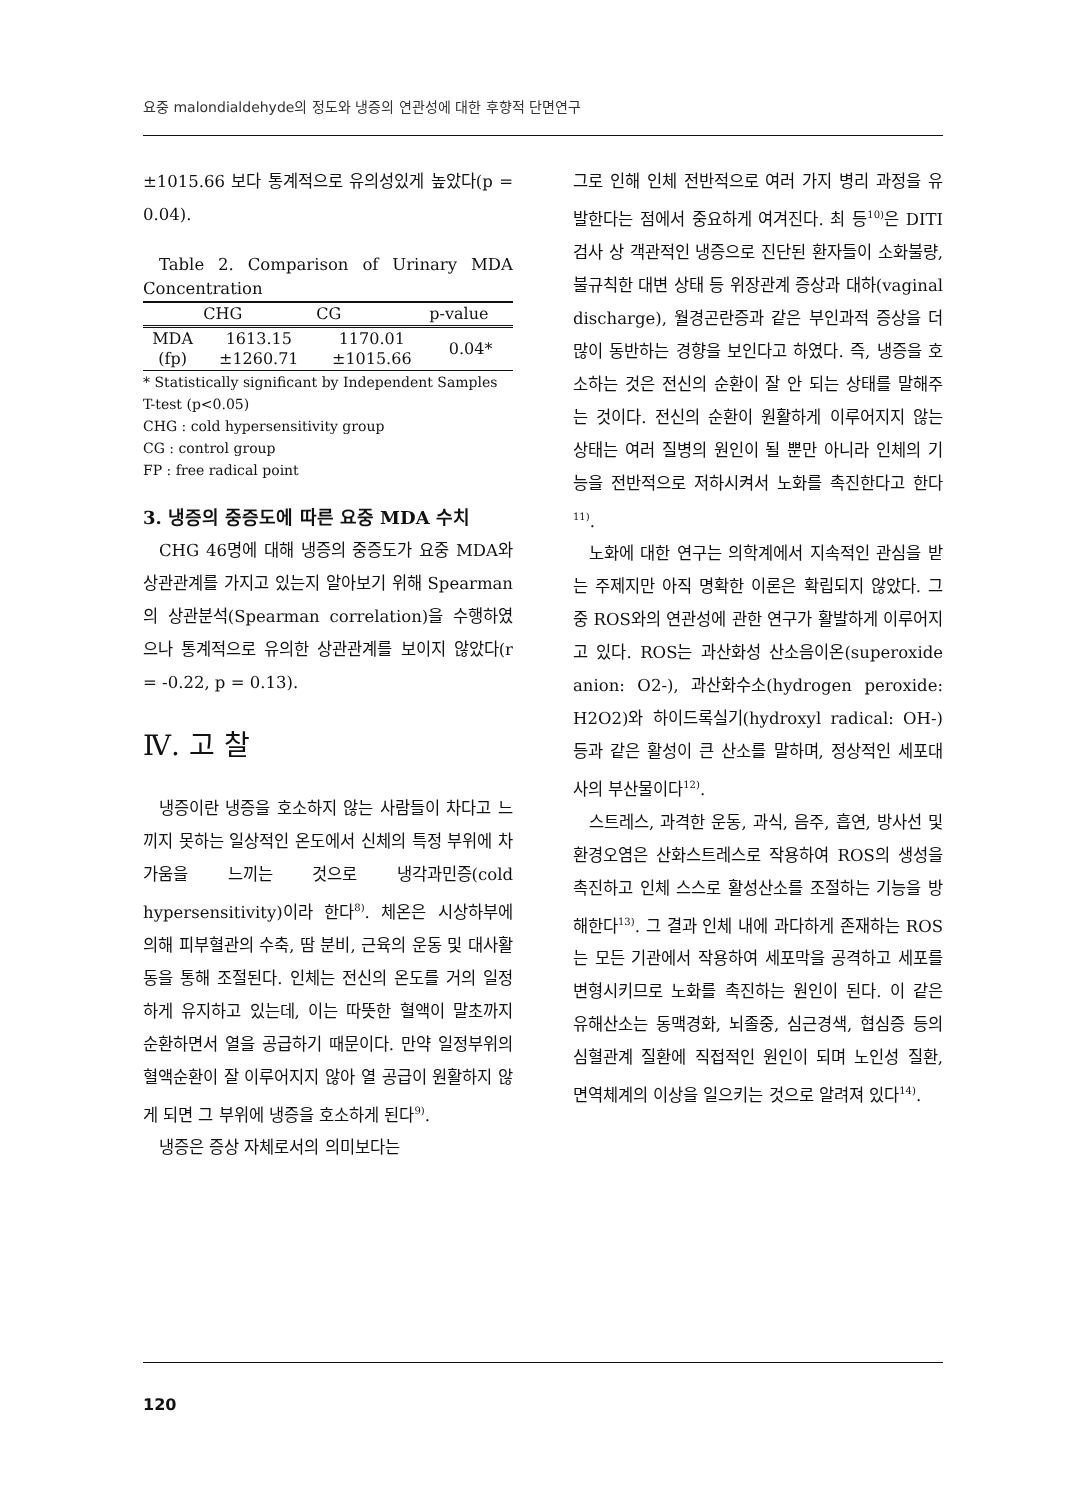요중 malondialdehyde의 정도와 냉증의 연관성에 대한 후향적 단면연구
±1015.66 보다 통계적으로 유의성있게 높았다(p = 0.04).
Table 2. Comparison of Urinary MDA Concentration
| | CHG | CG | p-value |
| --- | --- | --- | --- |
| MDA (fp) | 1613.15 ±1260.71 | 1170.01 ±1015.66 | 0.04* |
* Statistically significant by Independent Samples T-test (p<0.05)
CHG : cold hypersensitivity group
CG : control group
FP : free radical point
3. 냉증의 중증도에 따른 요중 MDA 수치
CHG 46명에 대해 냉증의 중증도가 요중 MDA와 상관관계를 가지고 있는지 알아보기 위해 Spearman의 상관분석(Spearman correlation)을 수행하였으나 통계적으로 유의한 상관관계를 보이지 않았다(r = -0.22, p = 0.13).
Ⅳ. 고 찰
냉증이란 냉증을 호소하지 않는 사람들이 차다고 느끼지 못하는 일상적인 온도에서 신체의 특정 부위에 차가움을 느끼는 것으로 냉각과민증(cold hypersensitivity)이라 한다<sup>8)</sup>. 체온은 시상하부에 의해 피부혈관의 수축, 땀 분비, 근육의 운동 및 대사활동을 통해 조절된다. 인체는 전신의 온도를 거의 일정하게 유지하고 있는데, 이는 따뜻한 혈액이 말초까지 순환하면서 열을 공급하기 때문이다. 만약 일정부위의 혈액순환이 잘 이루어지지 않아 열 공급이 원활하지 않게 되면 그 부위에 냉증을 호소하게 된다<sup>9)</sup>.
냉증은 증상 자체로서의 의미보다는
그로 인해 인체 전반적으로 여러 가지 병리 과정을 유발한다는 점에서 중요하게 여겨진다. 최 등<sup>10)</sup>은 DITI 검사 상 객관적인 냉증으로 진단된 환자들이 소화불량, 불규칙한 대변 상태 등 위장관계 증상과 대하(vaginal discharge), 월경곤란증과 같은 부인과적 증상을 더 많이 동반하는 경향을 보인다고 하였다. 즉, 냉증을 호소하는 것은 전신의 순환이 잘 안 되는 상태를 말해주는 것이다. 전신의 순환이 원활하게 이루어지지 않는 상태는 여러 질병의 원인이 될 뿐만 아니라 인체의 기능을 전반적으로 저하시켜서 노화를 촉진한다고 한다<sup>11)</sup>.
노화에 대한 연구는 의학계에서 지속적인 관심을 받는 주제지만 아직 명확한 이론은 확립되지 않았다. 그 중 ROS와의 연관성에 관한 연구가 활발하게 이루어지고 있다. ROS는 과산화성 산소음이온(superoxide anion: O2-), 과산화수소(hydrogen peroxide: H2O2)와 하이드록실기(hydroxyl radical: OH-) 등과 같은 활성이 큰 산소를 말하며, 정상적인 세포대사의 부산물이다<sup>12)</sup>.
스트레스, 과격한 운동, 과식, 음주, 흡연, 방사선 및 환경오염은 산화스트레스로 작용하여 ROS의 생성을 촉진하고 인체 스스로 활성산소를 조절하는 기능을 방해한다<sup>13)</sup>. 그 결과 인체 내에 과다하게 존재하는 ROS는 모든 기관에서 작용하여 세포막을 공격하고 세포를 변형시키므로 노화를 촉진하는 원인이 된다. 이 같은 유해산소는 동맥경화, 뇌졸중, 심근경색, 협심증 등의 심혈관계 질환에 직접적인 원인이 되며 노인성 질환, 면역체계의 이상을 일으키는 것으로 알려져 있다<sup>14)</sup>.
120